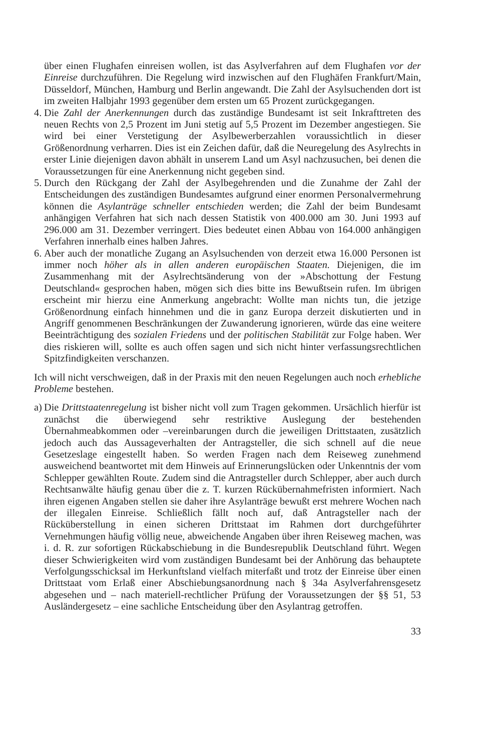über einen Flughafen einreisen wollen, ist das Asylverfahren auf dem Flughafen vor der Einreise durchzuführen. Die Regelung wird inzwischen auf den Flughäfen Frankfurt/Main, Düsseldorf, München, Hamburg und Berlin angewandt. Die Zahl der Asylsuchenden dort ist im zweiten Halbjahr 1993 gegenüber dem ersten um 65 Prozent zurückgegangen.
4.
Die Zahl der Anerkennungen durch das zuständige Bundesamt ist seit Inkrafttreten des neuen Rechts von 2,5 Prozent im Juni stetig auf 5,5 Prozent im Dezember angestiegen. Sie wird bei einer Verstetigung der Asylbewerberzahlen voraussichtlich in dieser Größenordnung verharren. Dies ist ein Zeichen dafür, daß die Neuregelung des Asylrechts in erster Linie diejenigen davon abhält in unserem Land um Asyl nachzusuchen, bei denen die Voraussetzungen für eine Anerkennung nicht gegeben sind.
5.
Durch den Rückgang der Zahl der Asylbegehrenden und die Zunahme der Zahl der Entscheidungen des zuständigen Bundesamtes aufgrund einer enormen Personalvermehrung können die Asylanträge schneller entschieden werden; die Zahl der beim Bundesamt anhängigen Verfahren hat sich nach dessen Statistik von 400.000 am 30. Juni 1993 auf 296.000 am 31. Dezember verringert. Dies bedeutet einen Abbau von 164.000 anhängigen Verfahren innerhalb eines halben Jahres.
6.
Aber auch der monatliche Zugang an Asylsuchenden von derzeit etwa 16.000 Personen ist immer noch höher als in allen anderen europäischen Staaten. Diejenigen, die im Zusammenhang mit der Asylrechtsänderung von der »Abschottung der Festung Deutschland« gesprochen haben, mögen sich dies bitte ins Bewußtsein rufen. Im übrigen erscheint mir hierzu eine Anmerkung angebracht: Wollte man nichts tun, die jetzige Größenordnung einfach hinnehmen und die in ganz Europa derzeit diskutierten und in Angriff genommenen Beschränkungen der Zuwanderung ignorieren, würde das eine weitere Beeinträchtigung des sozialen Friedens und der politischen Stabilität zur Folge haben. Wer dies riskieren will, sollte es auch offen sagen und sich nicht hinter verfassungsrechtlichen Spitzfindigkeiten verschanzen.
Ich will nicht verschweigen, daß in der Praxis mit den neuen Regelungen auch noch erhebliche Probleme bestehen.
a)
Die Drittstaatenregelung ist bisher nicht voll zum Tragen gekommen. Ursächlich hierfür ist zunächst die überwiegend sehr restriktive Auslegung der bestehenden Übernahmeabkommen oder –vereinbarungen durch die jeweiligen Drittstaaten, zusätzlich jedoch auch das Aussageverhalten der Antragsteller, die sich schnell auf die neue Gesetzeslage eingestellt haben. So werden Fragen nach dem Reiseweg zunehmend ausweichend beantwortet mit dem Hinweis auf Erinnerungslücken oder Unkenntnis der vom Schlepper gewählten Route. Zudem sind die Antragsteller durch Schlepper, aber auch durch Rechtsanwälte häufig genau über die z. T. kurzen Rückübernahmefristen informiert. Nach ihren eigenen Angaben stellen sie daher ihre Asylanträge bewußt erst mehrere Wochen nach der illegalen Einreise. Schließlich fällt noch auf, daß Antragsteller nach der Rücküberstellung in einen sicheren Drittstaat im Rahmen dort durchgeführter Vernehmungen häufig völlig neue, abweichende Angaben über ihren Reiseweg machen, was i. d. R. zur sofortigen Rückabschiebung in die Bundesrepublik Deutschland führt. Wegen dieser Schwierigkeiten wird vom zuständigen Bundesamt bei der Anhörung das behauptete Verfolgungsschicksal im Herkunftsland vielfach miterfaßt und trotz der Einreise über einen Drittstaat vom Erlaß einer Abschiebungsanordnung nach § 34a Asylverfahrensgesetz abgesehen und – nach materiell-rechtlicher Prüfung der Voraussetzungen der §§ 51, 53 Ausländergesetz – eine sachliche Entscheidung über den Asylantrag getroffen.
33